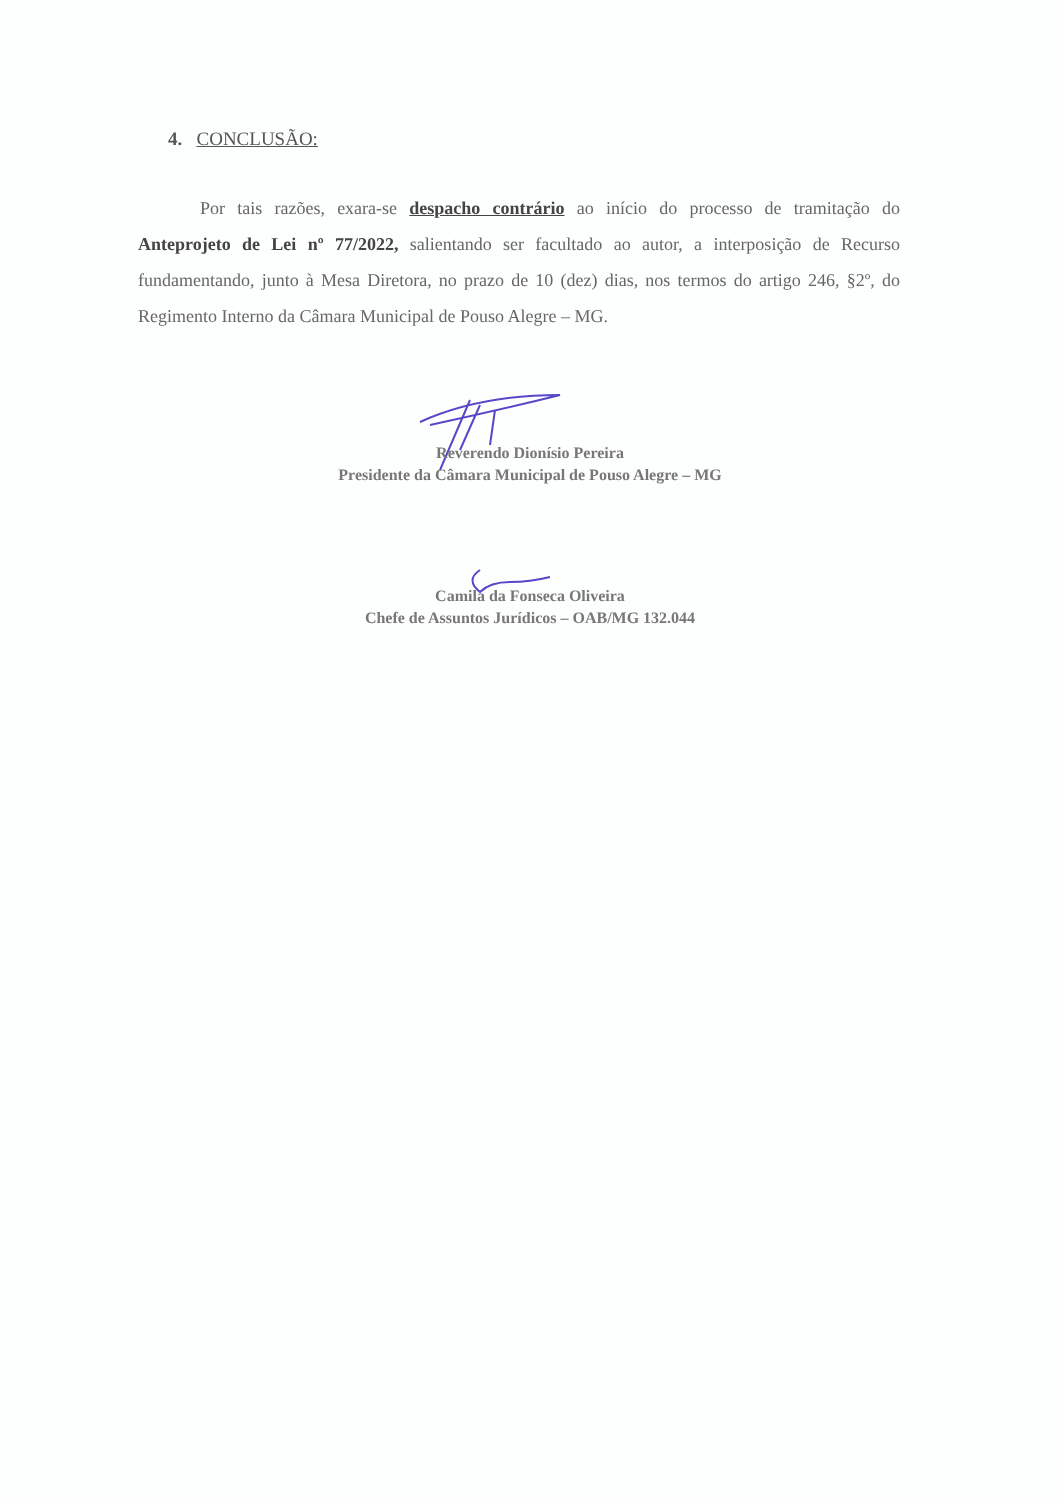4. CONCLUSÃO:
Por tais razões, exara-se despacho contrário ao início do processo de tramitação do Anteprojeto de Lei nº 77/2022, salientando ser facultado ao autor, a interposição de Recurso fundamentando, junto à Mesa Diretora, no prazo de 10 (dez) dias, nos termos do artigo 246, §2º, do Regimento Interno da Câmara Municipal de Pouso Alegre – MG.
Reverendo Dionísio Pereira
Presidente da Câmara Municipal de Pouso Alegre – MG
Camila da Fonseca Oliveira
Chefe de Assuntos Jurídicos – OAB/MG 132.044